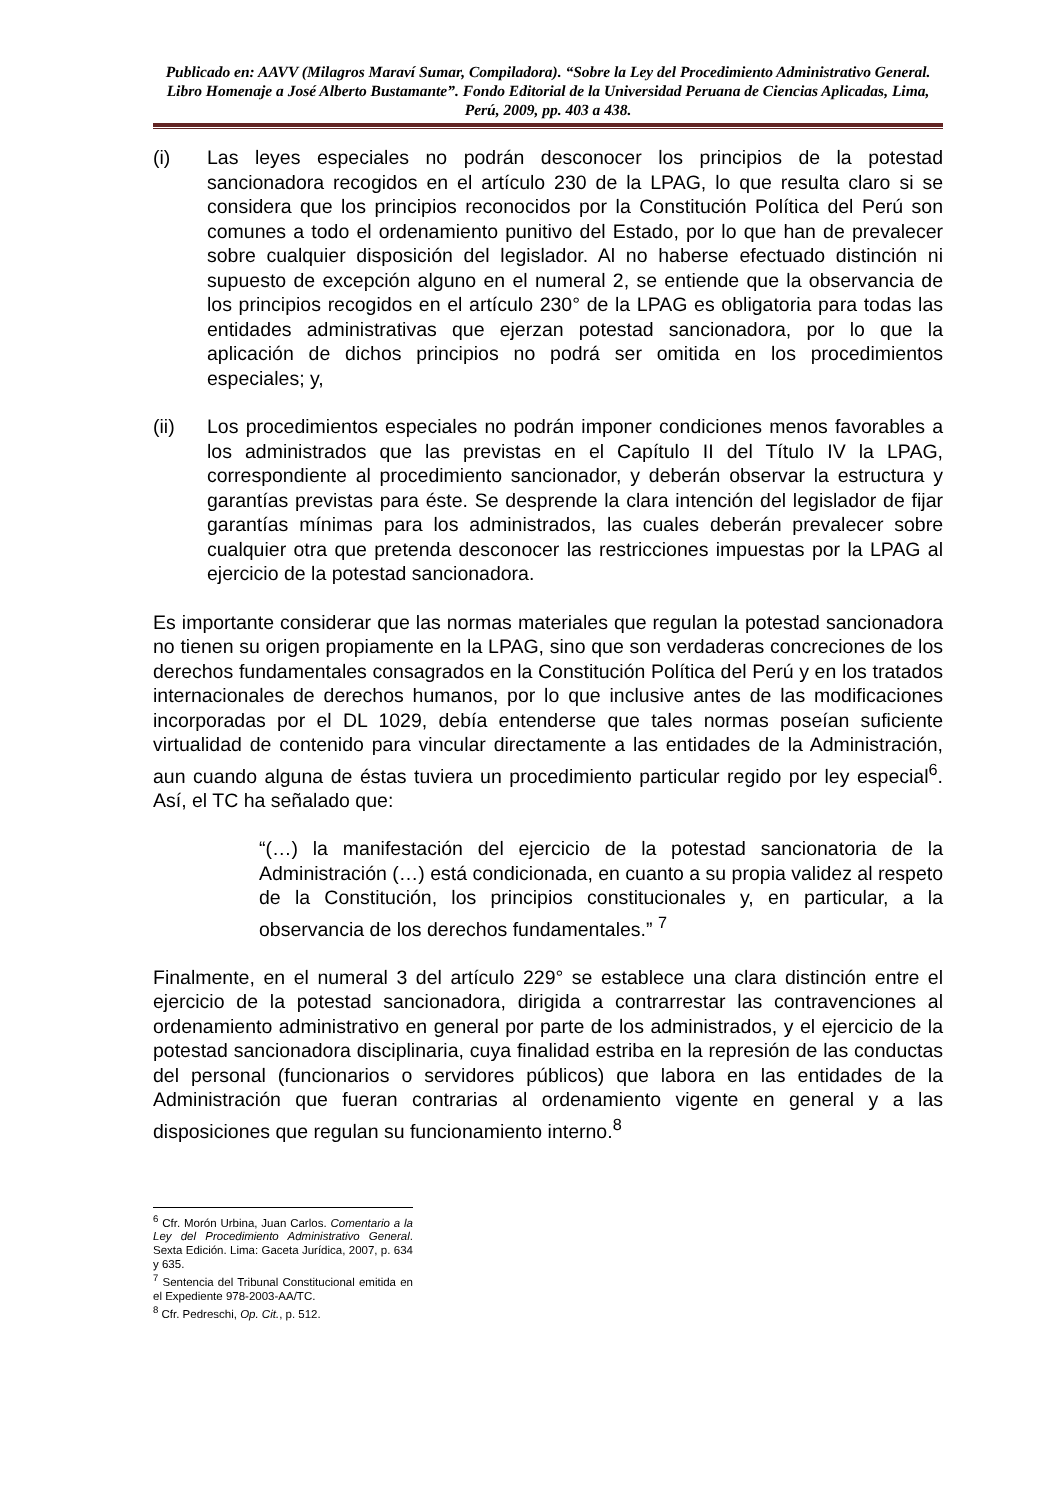Publicado en: AAVV (Milagros Maraví Sumar, Compiladora). “Sobre la Ley del Procedimiento Administrativo General. Libro Homenaje a José Alberto Bustamante”. Fondo Editorial de la Universidad Peruana de Ciencias Aplicadas, Lima, Perú, 2009, pp. 403 a 438.
(i) Las leyes especiales no podrán desconocer los principios de la potestad sancionadora recogidos en el artículo 230 de la LPAG, lo que resulta claro si se considera que los principios reconocidos por la Constitución Política del Perú son comunes a todo el ordenamiento punitivo del Estado, por lo que han de prevalecer sobre cualquier disposición del legislador. Al no haberse efectuado distinción ni supuesto de excepción alguno en el numeral 2, se entiende que la observancia de los principios recogidos en el artículo 230° de la LPAG es obligatoria para todas las entidades administrativas que ejerzan potestad sancionadora, por lo que la aplicación de dichos principios no podrá ser omitida en los procedimientos especiales; y,
(ii) Los procedimientos especiales no podrán imponer condiciones menos favorables a los administrados que las previstas en el Capítulo II del Título IV la LPAG, correspondiente al procedimiento sancionador, y deberán observar la estructura y garantías previstas para éste. Se desprende la clara intención del legislador de fijar garantías mínimas para los administrados, las cuales deberán prevalecer sobre cualquier otra que pretenda desconocer las restricciones impuestas por la LPAG al ejercicio de la potestad sancionadora.
Es importante considerar que las normas materiales que regulan la potestad sancionadora no tienen su origen propiamente en la LPAG, sino que son verdaderas concreciones de los derechos fundamentales consagrados en la Constitución Política del Perú y en los tratados internacionales de derechos humanos, por lo que inclusive antes de las modificaciones incorporadas por el DL 1029, debía entenderse que tales normas poseían suficiente virtualidad de contenido para vincular directamente a las entidades de la Administración, aun cuando alguna de éstas tuviera un procedimiento particular regido por ley especial<sup>6</sup>. Así, el TC ha señalado que:
“(…) la manifestación del ejercicio de la potestad sancionatoria de la Administración (…) está condicionada, en cuanto a su propia validez al respeto de la Constitución, los principios constitucionales y, en particular, a la observancia de los derechos fundamentales.” <sup>7</sup>
Finalmente, en el numeral 3 del artículo 229° se establece una clara distinción entre el ejercicio de la potestad sancionadora, dirigida a contrarrestar las contravenciones al ordenamiento administrativo en general por parte de los administrados, y el ejercicio de la potestad sancionadora disciplinaria, cuya finalidad estriba en la represión de las conductas del personal (funcionarios o servidores públicos) que labora en las entidades de la Administración que fueran contrarias al ordenamiento vigente en general y a las disposiciones que regulan su funcionamiento interno.<sup>8</sup>
<sup>6</sup> Cfr. Morón Urbina, Juan Carlos. Comentario a la Ley del Procedimiento Administrativo General. Sexta Edición. Lima: Gaceta Jurídica, 2007, p. 634 y 635.
<sup>7</sup> Sentencia del Tribunal Constitucional emitida en el Expediente 978-2003-AA/TC.
<sup>8</sup> Cfr. Pedreschi, Op. Cit., p. 512.